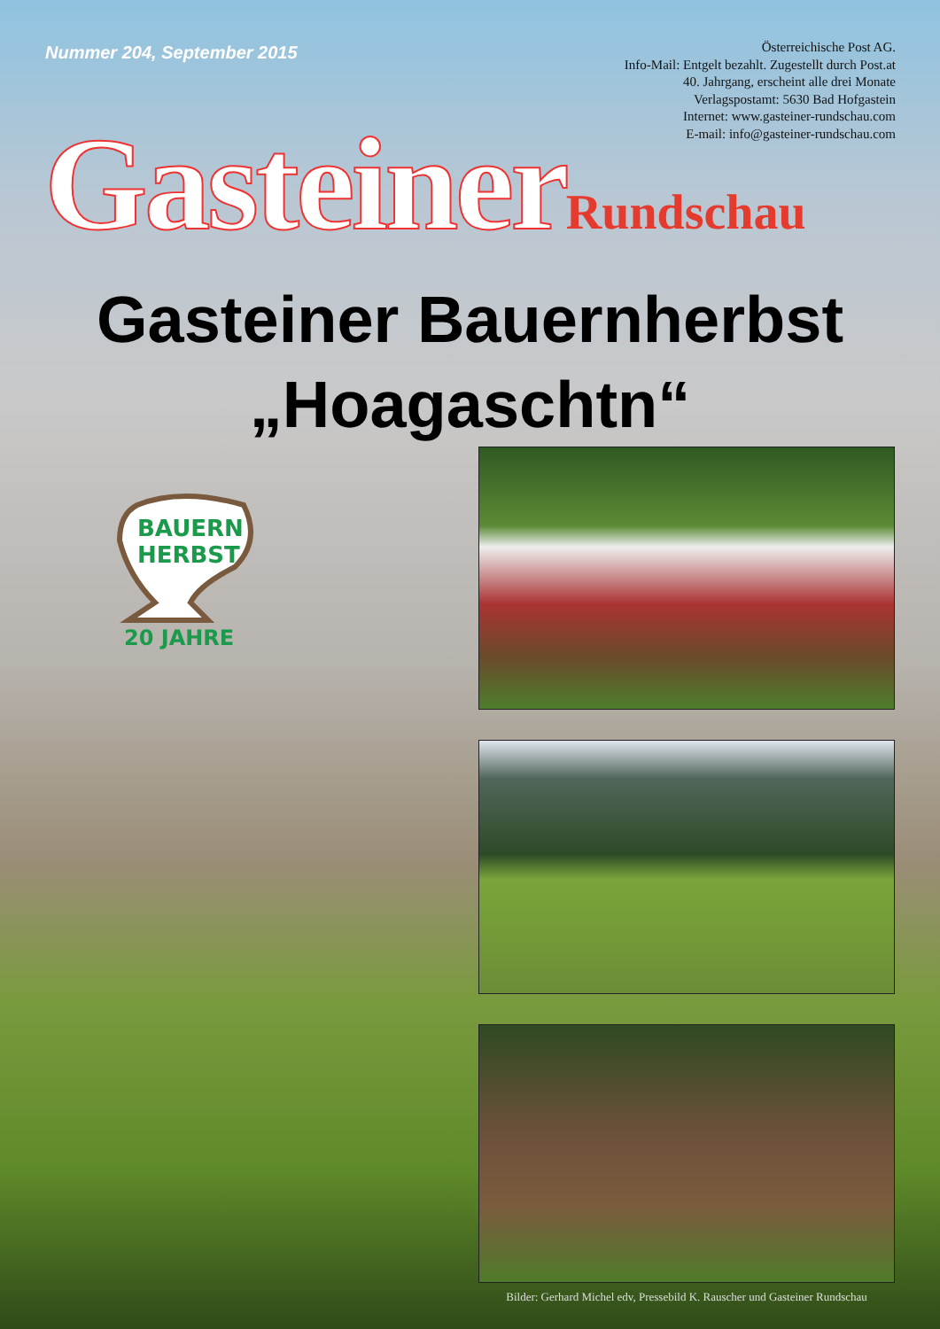Nummer 204, September 2015
Österreichische Post AG.
Info-Mail: Entgelt bezahlt. Zugestellt durch Post.at
40. Jahrgang, erscheint alle drei Monate
Verlagspostamt: 5630 Bad Hofgastein
Internet: www.gasteiner-rundschau.com
E-mail: info@gasteiner-rundschau.com
Gasteiner Rundschau
Gasteiner Bauernherbst
„Hoagaschtn“
BAUERN
HERBST
20 JAHRE
Bilder: Gerhard Michel edv, Pressebild K. Rauscher und Gasteiner Rundschau